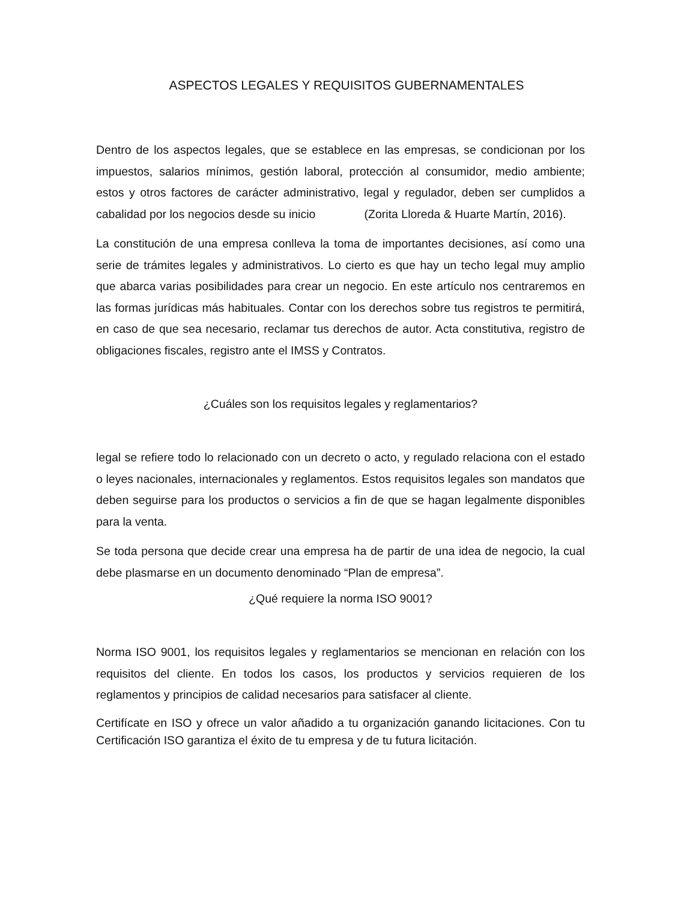ASPECTOS LEGALES Y REQUISITOS GUBERNAMENTALES
Dentro de los aspectos legales, que se establece en las empresas, se condicionan por los impuestos, salarios mínimos, gestión laboral, protección al consumidor, medio ambiente; estos y otros factores de carácter administrativo, legal y regulador, deben ser cumplidos a cabalidad por los negocios desde su inicio (Zorita Lloreda & Huarte Martín, 2016).
La constitución de una empresa conlleva la toma de importantes decisiones, así como una serie de trámites legales y administrativos. Lo cierto es que hay un techo legal muy amplio que abarca varias posibilidades para crear un negocio. En este artículo nos centraremos en las formas jurídicas más habituales. Contar con los derechos sobre tus registros te permitirá, en caso de que sea necesario, reclamar tus derechos de autor. Acta constitutiva, registro de obligaciones fiscales, registro ante el IMSS y Contratos.
¿Cuáles son los requisitos legales y reglamentarios?
legal se refiere todo lo relacionado con un decreto o acto, y regulado relaciona con el estado o leyes nacionales, internacionales y reglamentos. Estos requisitos legales son mandatos que deben seguirse para los productos o servicios a fin de que se hagan legalmente disponibles para la venta.
Se toda persona que decide crear una empresa ha de partir de una idea de negocio, la cual debe plasmarse en un documento denominado “Plan de empresa”.
¿Qué requiere la norma ISO 9001?
Norma ISO 9001, los requisitos legales y reglamentarios se mencionan en relación con los requisitos del cliente. En todos los casos, los productos y servicios requieren de los reglamentos y principios de calidad necesarios para satisfacer al cliente.
Certifícate en ISO y ofrece un valor añadido a tu organización ganando licitaciones. Con tu Certificación ISO garantiza el éxito de tu empresa y de tu futura licitación.